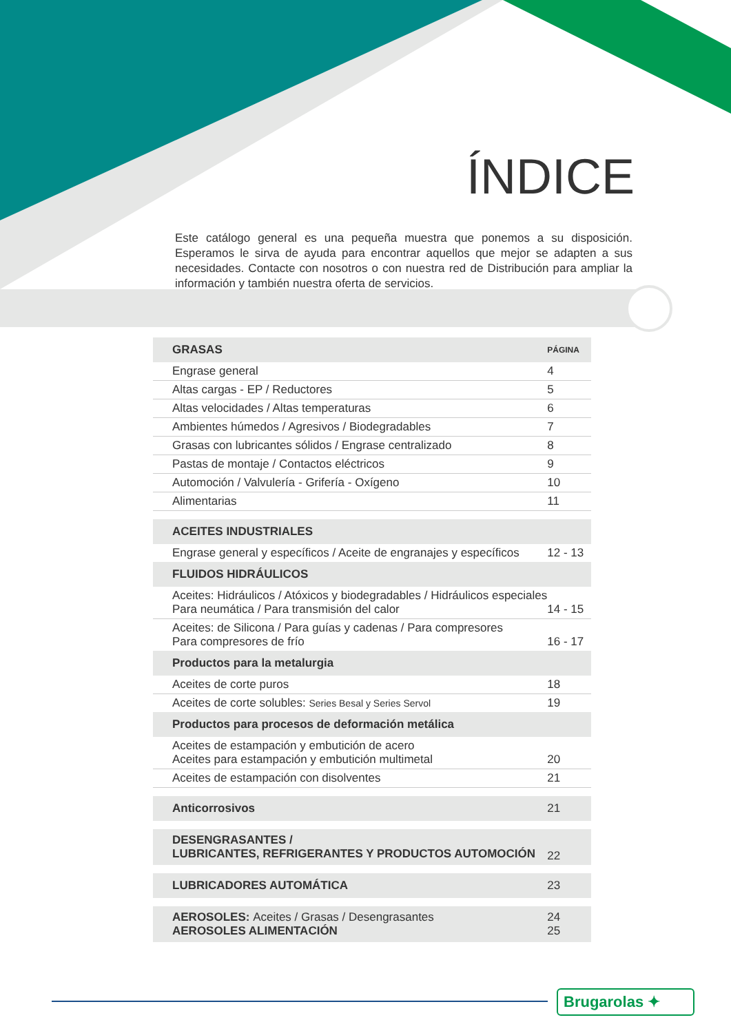ÍNDICE
Este catálogo general es una pequeña muestra que ponemos a su disposición. Esperamos le sirva de ayuda para encontrar aquellos que mejor se adapten a sus necesidades. Contacte con nosotros o con nuestra red de Distribución para ampliar la información y también nuestra oferta de servicios.
| | | GRASAS | PÁGINA |
| | | Engrase general | 4 |
| | | Altas cargas - EP / Reductores | 5 |
| | | Altas velocidades / Altas temperaturas | 6 |
| | | Ambientes húmedos / Agresivos / Biodegradables | 7 |
| | | Grasas con lubricantes sólidos / Engrase centralizado | 8 |
| | | Pastas de montaje / Contactos eléctricos | 9 |
| | | Automoción / Valvulería - Grifería - Oxígeno | 10 |
| | | Alimentarias | 11 |
| | | ACEITES INDUSTRIALES | |
| | | Engrase general y específicos / Aceite de engranajes y específicos | 12 - 13 |
| | | FLUIDOS HIDRÁULICOS | |
| | | Aceites: Hidráulicos / Atóxicos y biodegradables / Hidráulicos especiales Para neumática / Para transmisión del calor | 14 - 15 |
| | | Aceites: de Silicona / Para guías y cadenas / Para compresores Para compresores de frío | 16 - 17 |
| | | Productos para la metalurgia | |
| | | Aceites de corte puros | 18 |
| | | Aceites de corte solubles: Series Besal y Series Servol | 19 |
| | | Productos para procesos de deformación metálica | |
| | | Aceites de estampación y embutición de acero Aceites para estampación y embutición multimetal | 20 |
| | | Aceites de estampación con disolventes | 21 |
| | | Anticorrosivos | 21 |
| | | DESENGRASANTES / LUBRICANTES, REFRIGERANTES Y PRODUCTOS AUTOMOCIÓN | 22 |
| | | LUBRICADORES AUTOMÁTICA | 23 |
| | | AEROSOLES: Aceites / Grasas / Desengrasantes AEROSOLES ALIMENTACIÓN | 24 25 |
Brugarolas ✦